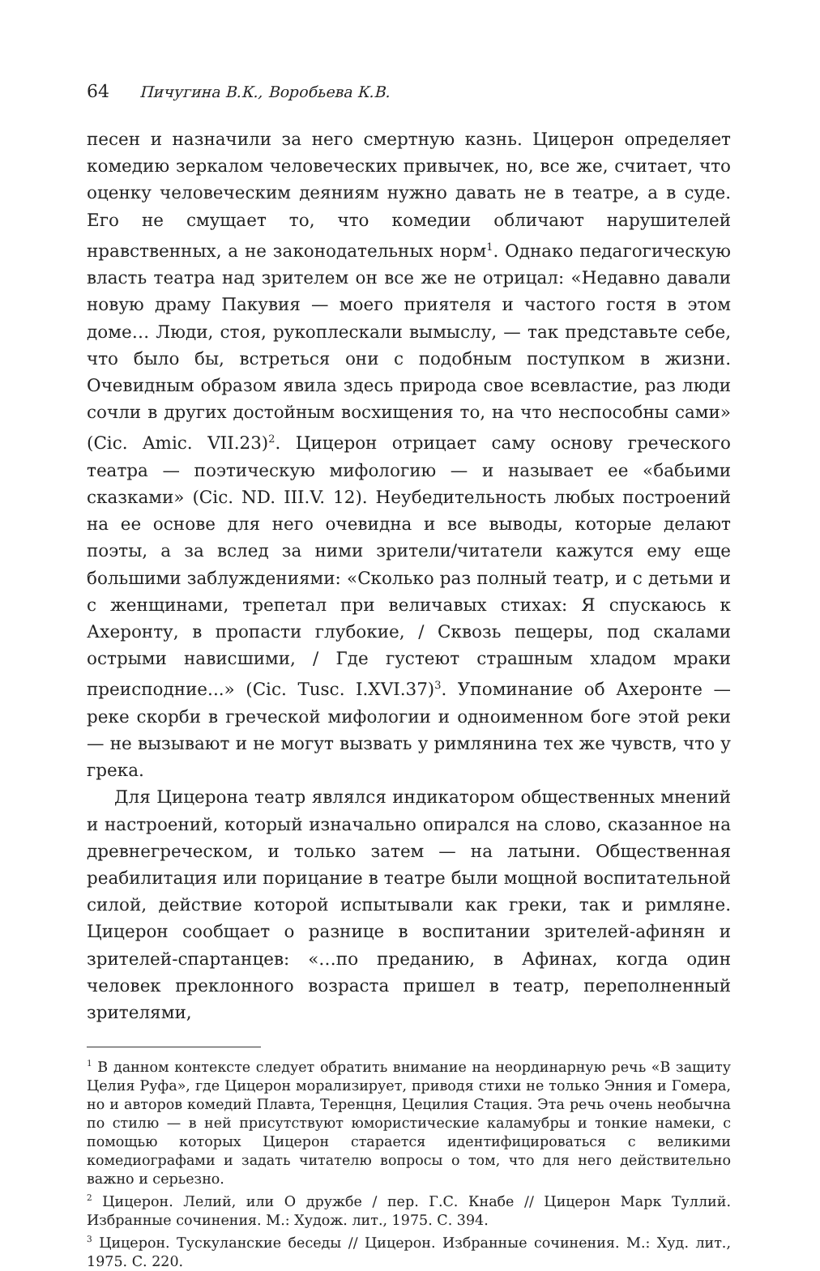64 Пичугина В.К., Воробьева К.В.
песен и назначили за него смертную казнь. Цицерон определяет комедию зеркалом человеческих привычек, но, все же, считает, что оценку человеческим деяниям нужно давать не в театре, а в суде. Его не смущает то, что комедии обличают нарушителей нравственных, а не законодательных норм<sup>1</sup>. Однако педагогическую власть театра над зрителем он все же не отрицал: «Недавно давали новую драму Пакувия — моего приятеля и частого гостя в этом доме… Люди, стоя, рукоплескали вымыслу, — так представьте себе, что было бы, встреться они с подобным поступком в жизни. Очевидным образом явила здесь природа свое всевластие, раз люди сочли в других достойным восхищения то, на что неспособны сами» (Cic. Amic. VII.23)<sup>2</sup>. Цицерон отрицает саму основу греческого театра — поэтическую мифологию — и называет ее «бабьими сказками» (Cic. ND. III.V. 12). Неубедительность любых построений на ее основе для него очевидна и все выводы, которые делают поэты, а за вслед за ними зрители/читатели кажутся ему еще большими заблуждениями: «Сколько раз полный театр, и с детьми и с женщинами, трепетал при величавых стихах: Я спускаюсь к Ахеронту, в пропасти глубокие, / Сквозь пещеры, под скалами острыми нависшими, / Где густеют страшным хладом мраки преисподние...» (Cic. Tusc. I.XVI.37)<sup>3</sup>. Упоминание об Ахеронте — реке скорби в греческой мифологии и одноименном боге этой реки — не вызывают и не могут вызвать у римлянина тех же чувств, что у грека.
Для Цицерона театр являлся индикатором общественных мнений и настроений, который изначально опирался на слово, сказанное на древнегреческом, и только затем — на латыни. Общественная реабилитация или порицание в театре были мощной воспитательной силой, действие которой испытывали как греки, так и римляне. Цицерон сообщает о разнице в воспитании зрителей-афинян и зрителей-спартанцев: «…по преданию, в Афинах, когда один человек преклонного возраста пришел в театр, переполненный зрителями,
<sup>1</sup> В данном контексте следует обратить внимание на неординарную речь «В защиту Целия Руфа», где Цицерон морализирует, приводя стихи не только Энния и Гомера, но и авторов комедий Плавта, Теренцня, Цецилия Стация. Эта речь очень необычна по стилю — в ней присутствуют юмористические каламубры и тонкие намеки, с помощью которых Цицерон старается идентифицироваться с великими комедиографами и задать читателю вопросы о том, что для него действительно важно и серьезно.
<sup>2</sup> Цицерон. Лелий, или О дружбе / пер. Г.С. Кнабе // Цицерон Марк Туллий. Избранные сочинения. М.: Худож. лит., 1975. С. 394.
<sup>3</sup> Цицерон. Тускуланские беседы // Цицерон. Избранные сочинения. М.: Худ. лит., 1975. С. 220.